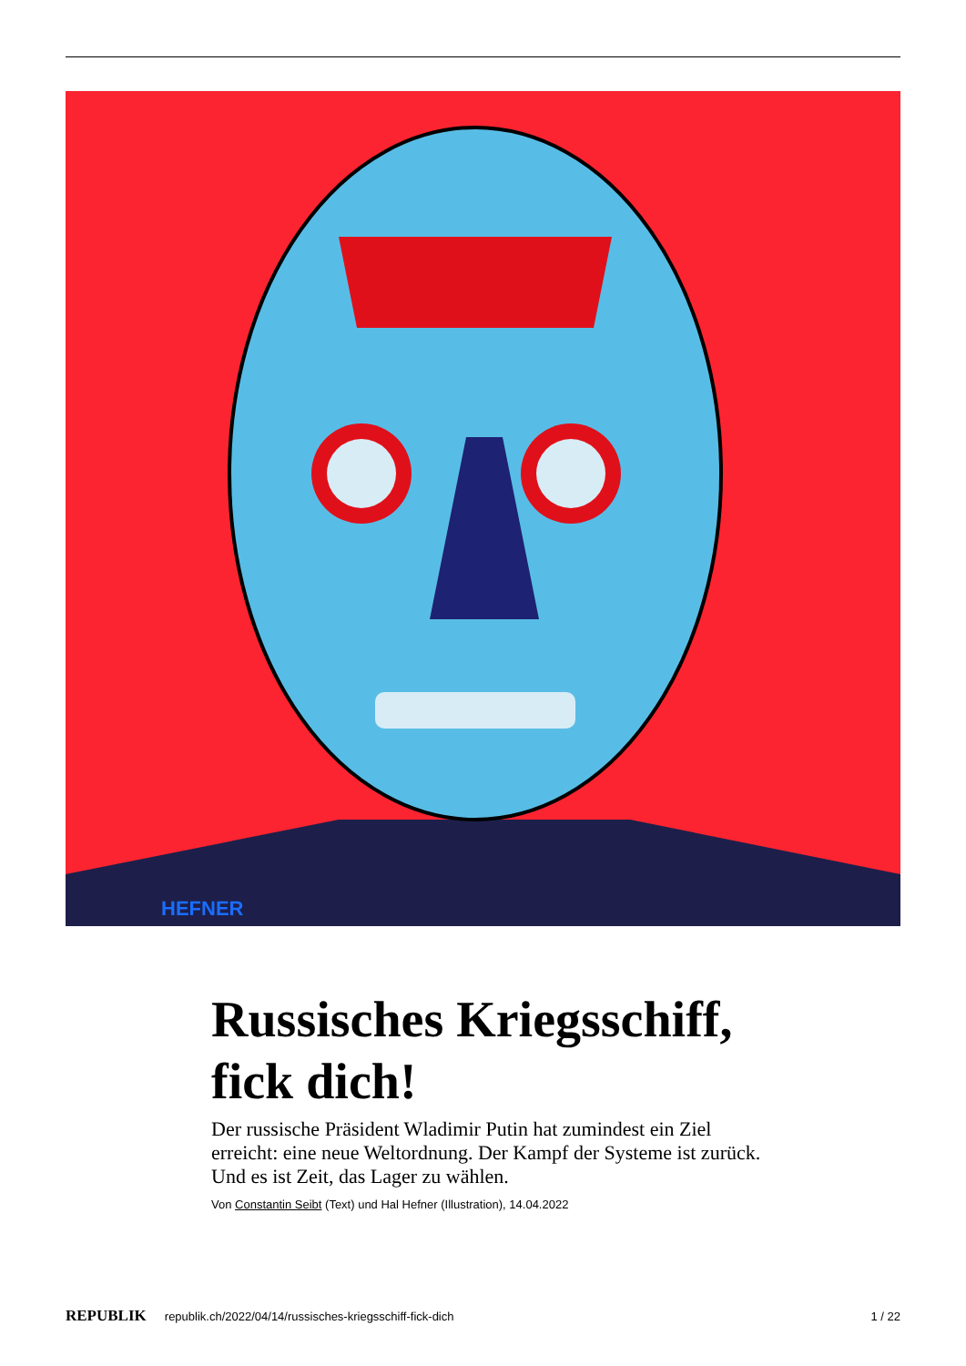HEFNER
Russisches Kriegsschiff, fick dich!
Der russische Präsident Wladimir Putin hat zumindest ein Ziel erreicht: eine neue Weltordnung. Der Kampf der Systeme ist zurück. Und es ist Zeit, das Lager zu wählen.
Von Constantin Seibt (Text) und Hal Hefner (Illustration), 14.04.2022
REPUBLIK republik.ch/2022/04/14/russisches-kriegsschiff-fick-dich 1 / 22